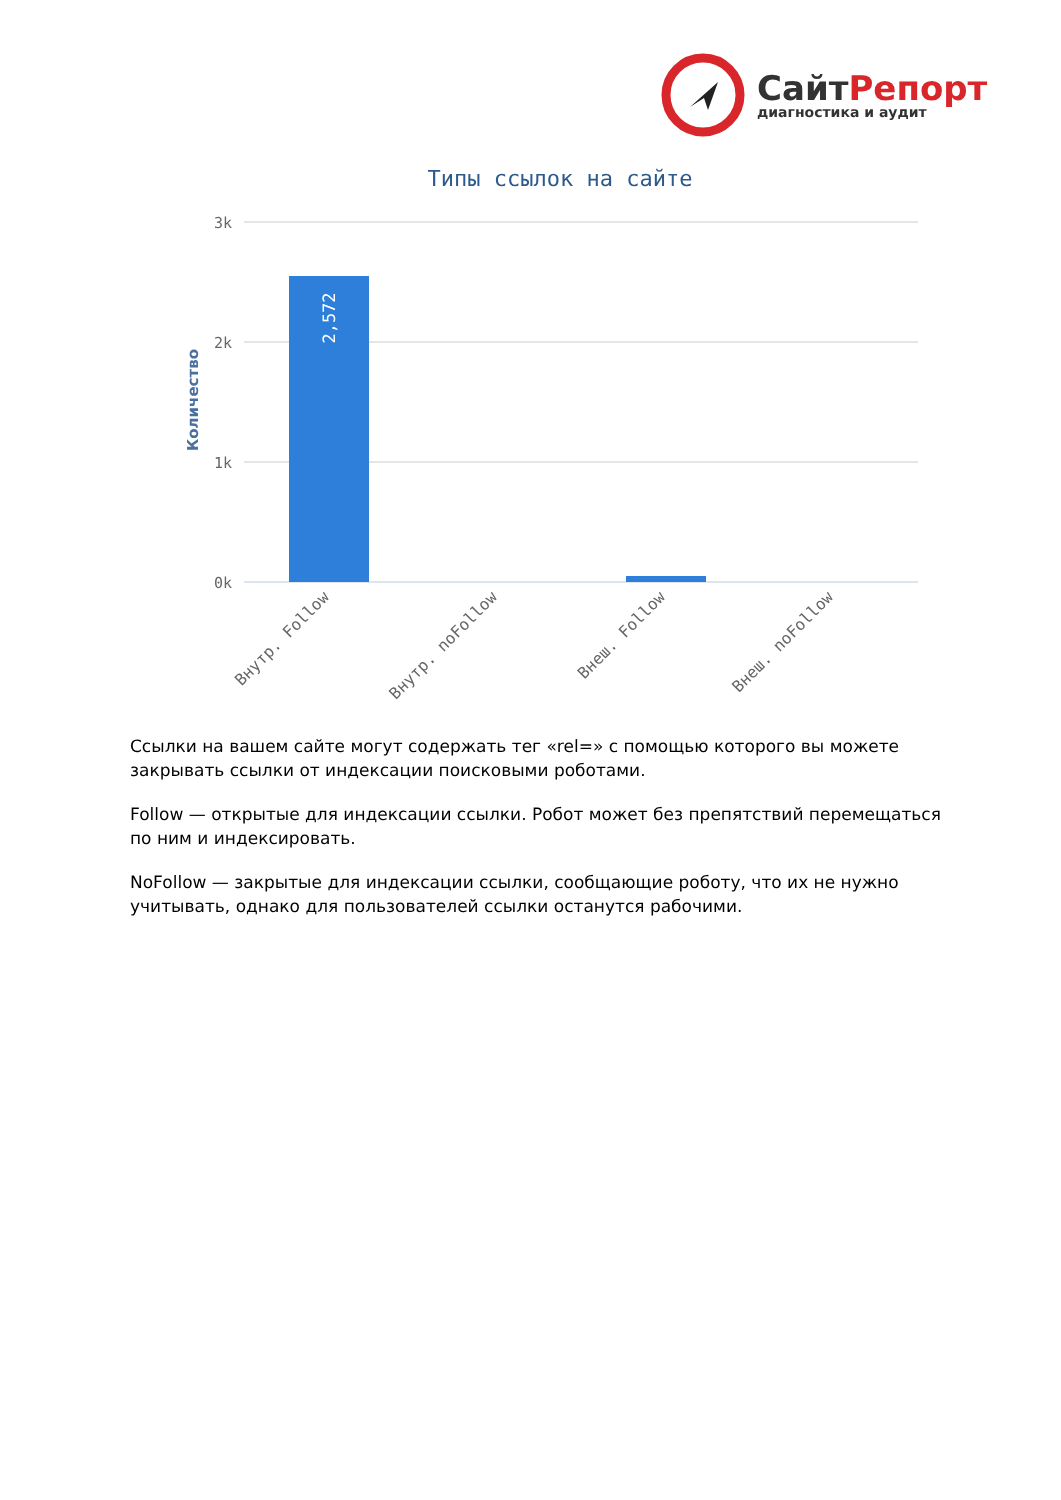СайтРепорт
диагностика и аудит
Типы ссылок на сайте
3k
2k
1k
0k
Количество
2,572
Внутр. Follow
Внутр. noFollow
Внеш. Follow
Внеш. noFollow
Ссылки на вашем сайте могут содержать тег «rel=» с помощью которого вы можете закрывать ссылки от индексации поисковыми роботами.
Follow — открытые для индексации ссылки. Робот может без препятствий перемещаться по ним и индексировать.
NoFollow — закрытые для индексации ссылки, сообщающие роботу, что их не нужно учитывать, однако для пользователей ссылки останутся рабочими.